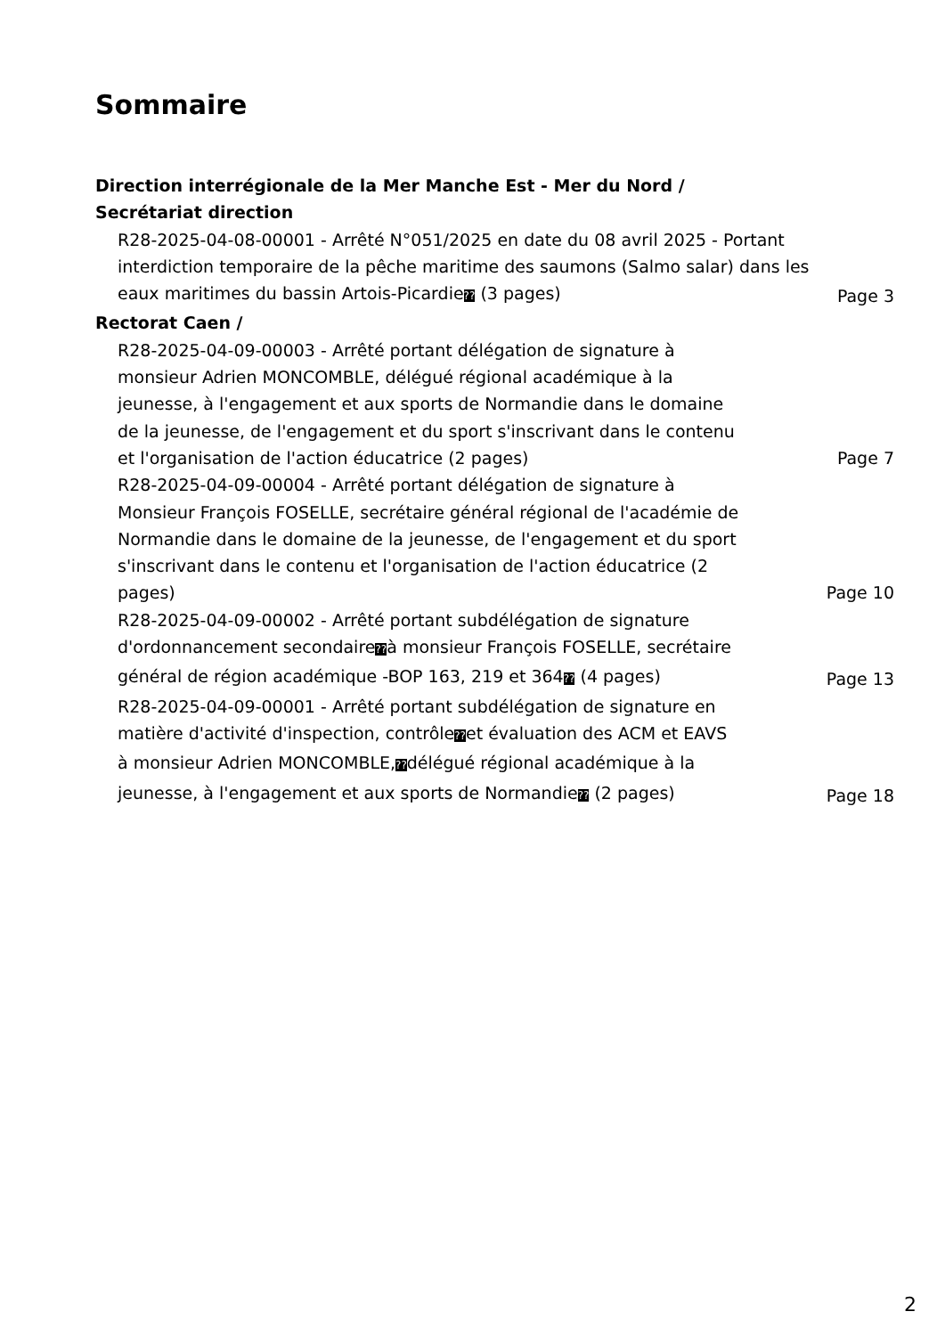Sommaire
Direction interrégionale de la Mer Manche Est - Mer du Nord /
Secrétariat direction
R28-2025-04-08-00001 - Arrêté N°051/2025 en date du 08 avril 2025 - Portant interdiction temporaire de la pêche maritime des saumons (Salmo salar) dans les eaux maritimes du bassin Artois-Picardie?? (3 pages)
Page 3
Rectorat Caen /
R28-2025-04-09-00003 - Arrêté portant délégation de signature à monsieur Adrien MONCOMBLE, délégué régional académique à la jeunesse, à l'engagement et aux sports de Normandie dans le domaine de la jeunesse, de l'engagement et du sport s'inscrivant dans le contenu et l'organisation de l'action éducatrice (2 pages)
Page 7
R28-2025-04-09-00004 - Arrêté portant délégation de signature à Monsieur François FOSELLE, secrétaire général régional de l'académie de Normandie dans le domaine de la jeunesse, de l'engagement et du sport s'inscrivant dans le contenu et l'organisation de l'action éducatrice (2 pages)
Page 10
R28-2025-04-09-00002 - Arrêté portant subdélégation de signature d'ordonnancement secondaire??à monsieur François FOSELLE, secrétaire général de région académique -BOP 163, 219 et 364?? (4 pages)
Page 13
R28-2025-04-09-00001 - Arrêté portant subdélégation de signature en matière d'activité d'inspection, contrôle??et évaluation des ACM et EAVS à monsieur Adrien MONCOMBLE,??délégué régional académique à la jeunesse, à l'engagement et aux sports de Normandie?? (2 pages)
Page 18
2